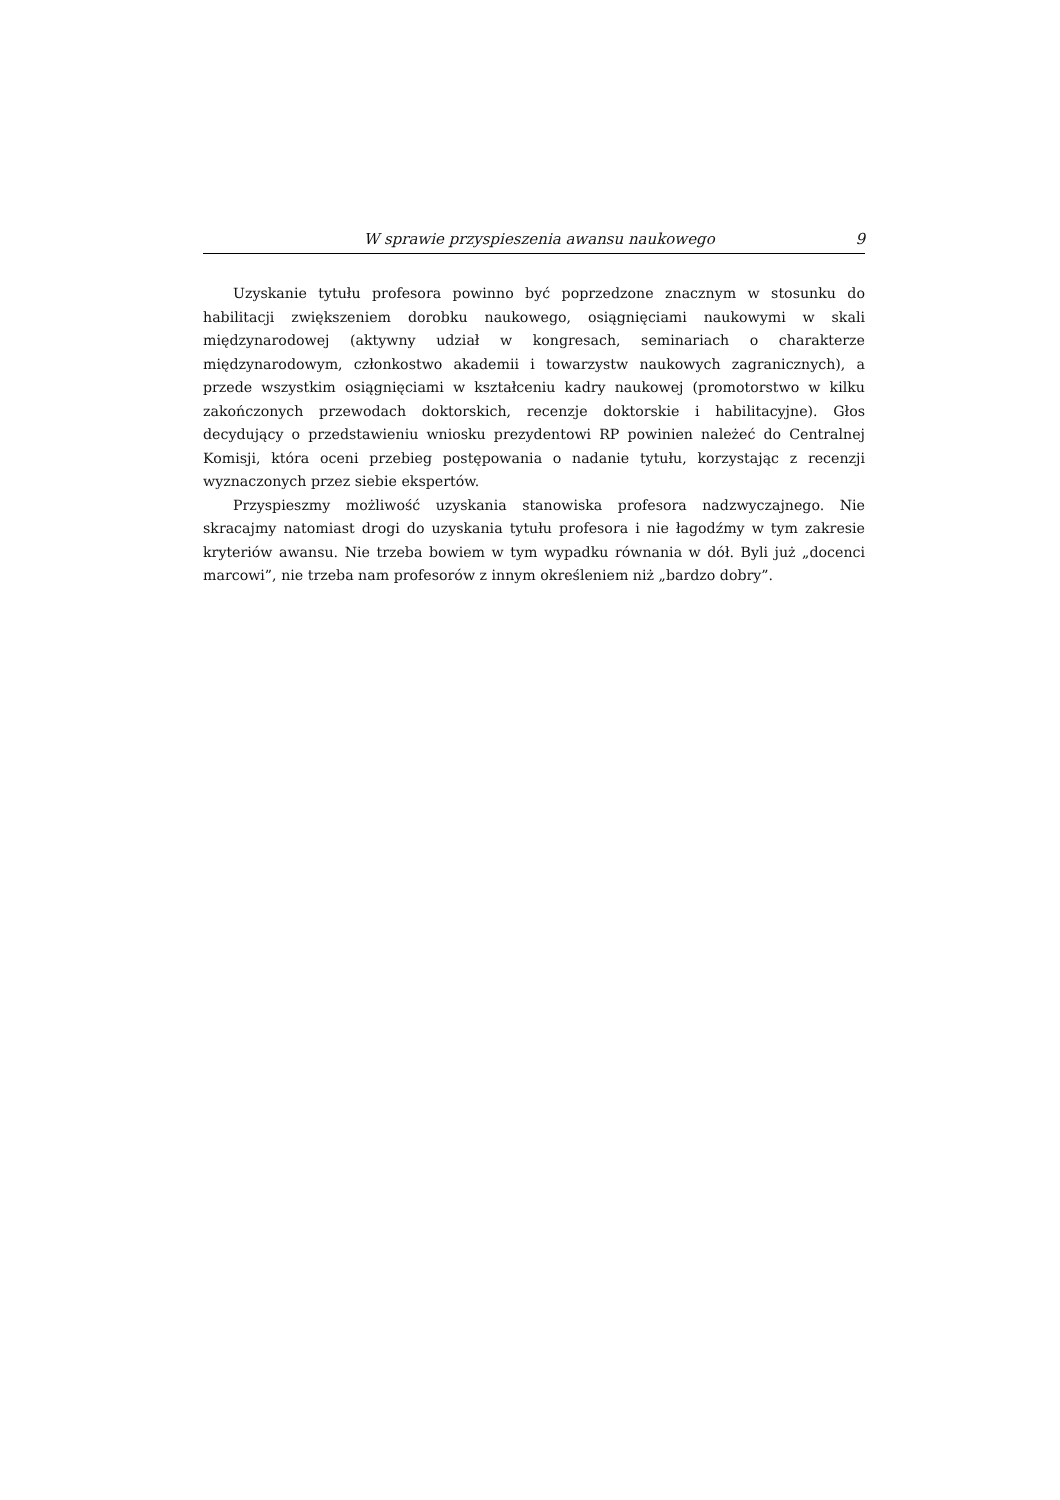W sprawie przyspieszenia awansu naukowego 9
Uzyskanie tytułu profesora powinno być poprzedzone znacznym w stosunku do habilitacji zwiększeniem dorobku naukowego, osiągnięciami naukowymi w skali międzynarodowej (aktywny udział w kongresach, seminariach o charakterze międzynarodowym, członkostwo akademii i towarzystw naukowych zagranicznych), a przede wszystkim osiągnięciami w kształceniu kadry naukowej (promotorstwo w kilku zakończonych przewodach doktorskich, recenzje doktorskie i habilitacyjne). Głos decydujący o przedstawieniu wniosku prezydentowi RP powinien należeć do Centralnej Komisji, która oceni przebieg postępowania o nadanie tytułu, korzystając z recenzji wyznaczonych przez siebie ekspertów.
Przyspieszmy możliwość uzyskania stanowiska profesora nadzwyczajnego. Nie skracajmy natomiast drogi do uzyskania tytułu profesora i nie łagodźmy w tym zakresie kryteriów awansu. Nie trzeba bowiem w tym wypadku równania w dół. Byli już „docenci marcowi”, nie trzeba nam profesorów z innym określeniem niż „bardzo dobry”.